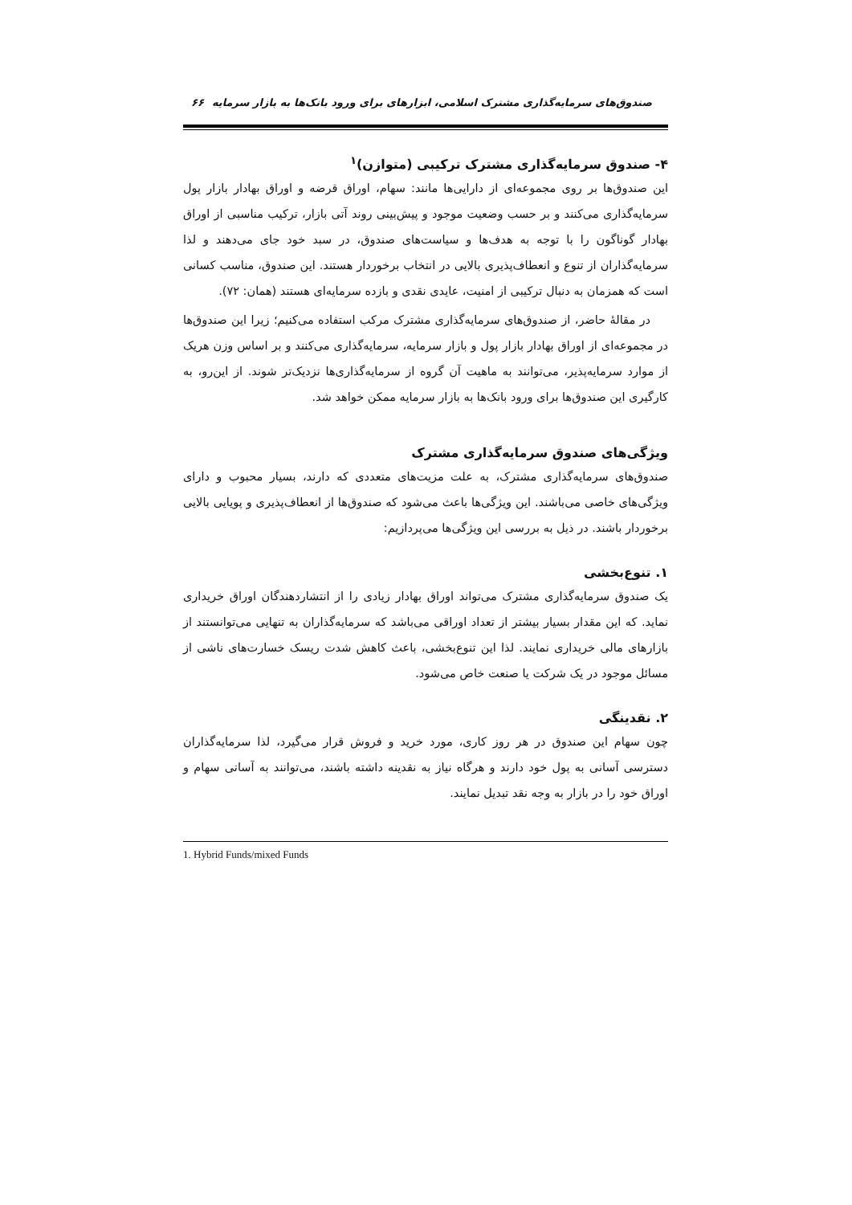صندوق‌های سرمایه‌گذاری مشترک اسلامی، ابزارهای برای ورود بانک‌ها به بازار سرمایه ۶۶
۴- صندوق سرمایه‌گذاری مشترک ترکیبی (متوازن)<sup>۱</sup>
این صندوق‌ها بر روی مجموعه‌ای از دارایی‌ها مانند: سهام، اوراق قرضه و اوراق بهادار بازار پول سرمایه‌گذاری می‌کنند و بر حسب وضعیت موجود و پیش‌بینی روند آتی بازار، ترکیب مناسبی از اوراق بهادار گوناگون را با توجه به هدف‌ها و سیاست‌های صندوق، در سبد خود جای می‌دهند و لذا سرمایه‌گذاران از تنوع و انعطاف‌پذیری بالایی در انتخاب برخوردار هستند. این صندوق، مناسب کسانی است که همزمان به دنبال ترکیبی از امنیت، عایدی نقدی و بازده سرمایه‌ای هستند (همان: ۷۲).
در مقالۀ حاضر، از صندوق‌های سرمایه‌گذاری مشترک مرکب استفاده می‌کنیم؛ زیرا این صندوق‌ها در مجموعه‌ای از اوراق بهادار بازار پول و بازار سرمایه، سرمایه‌گذاری می‌کنند و بر اساس وزن هریک از موارد سرمایه‌پذیر، می‌توانند به ماهیت آن گروه از سرمایه‌گذاری‌ها نزدیک‌تر شوند. از این‌رو، به کارگیری این صندوق‌ها برای ورود بانک‌ها به بازار سرمایه ممکن خواهد شد.
ویژگی‌های صندوق سرمایه‌گذاری مشترک
صندوق‌های سرمایه‌گذاری مشترک، به علت مزیت‌های متعددی که دارند، بسیار محبوب و دارای ویژگی‌های خاصی می‌باشند. این ویژگی‌ها باعث می‌شود که صندوق‌ها از انعطاف‌پذیری و پویایی بالایی برخوردار باشند. در ذیل به بررسی این ویژگی‌ها می‌پردازیم:
۱. تنوع‌بخشی
یک صندوق سرمایه‌گذاری مشترک می‌تواند اوراق بهادار زیادی را از انتشاردهندگان اوراق خریداری نماید. که این مقدار بسیار بیشتر از تعداد اوراقی می‌باشد که سرمایه‌گذاران به تنهایی می‌توانستند از بازارهای مالی خریداری نمایند. لذا این تنوع‌بخشی، باعث کاهش شدت ریسک خسارت‌های ناشی از مسائل موجود در یک شرکت یا صنعت خاص می‌شود.
۲. نقدینگی
چون سهام این صندوق در هر روز کاری، مورد خرید و فروش قرار می‌گیرد، لذا سرمایه‌گذاران دسترسی آسانی به پول خود دارند و هرگاه نیاز به نقدینه داشته باشند، می‌توانند به آسانی سهام و اوراق خود را در بازار به وجه نقد تبدیل نمایند.
1. Hybrid Funds/mixed Funds